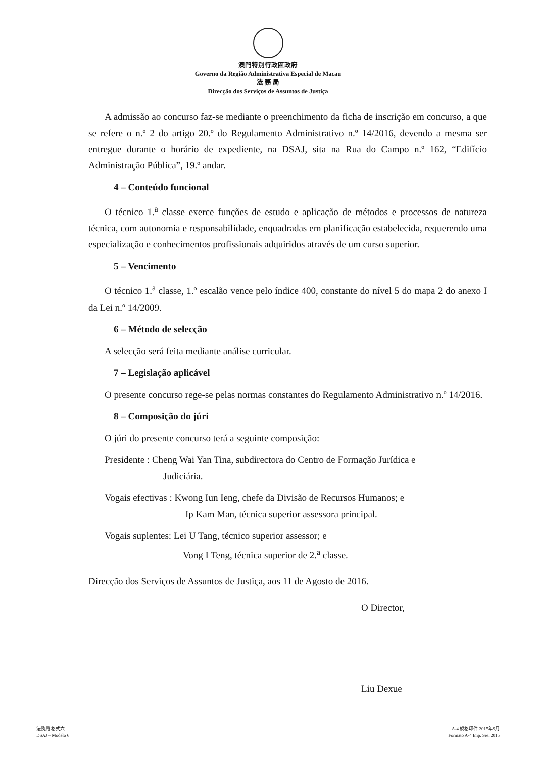澳門特別行政區政府
Governo da Região Administrativa Especial de Macau
法 務 局
Direcção dos Serviços de Assuntos de Justiça
A admissão ao concurso faz-se mediante o preenchimento da ficha de inscrição em concurso, a que se refere o n.º 2 do artigo 20.º do Regulamento Administrativo n.º 14/2016, devendo a mesma ser entregue durante o horário de expediente, na DSAJ, sita na Rua do Campo n.º 162, “Edifício Administração Pública”, 19.º andar.
4 – Conteúdo funcional
O técnico 1.<sup>a</sup> classe exerce funções de estudo e aplicação de métodos e processos de natureza técnica, com autonomia e responsabilidade, enquadradas em planificação estabelecida, requerendo uma especialização e conhecimentos profissionais adquiridos através de um curso superior.
5 – Vencimento
O técnico 1.<sup>a</sup> classe, 1.º escalão vence pelo índice 400, constante do nível 5 do mapa 2 do anexo I da Lei n.º 14/2009.
6 – Método de selecção
A selecção será feita mediante análise curricular.
7 – Legislação aplicável
O presente concurso rege-se pelas normas constantes do Regulamento Administrativo n.º 14/2016.
8 – Composição do júri
O júri do presente concurso terá a seguinte composição:
Presidente : Cheng Wai Yan Tina, subdirectora do Centro de Formação Jurídica e
Judiciária.
Vogais efectivas : Kwong Iun Ieng, chefe da Divisão de Recursos Humanos; e
Ip Kam Man, técnica superior assessora principal.
Vogais suplentes: Lei U Tang, técnico superior assessor; e
Vong I Teng, técnica superior de 2.<sup>a</sup> classe.
Direcção dos Serviços de Assuntos de Justiça, aos 11 de Agosto de 2016.
O Director,
Liu Dexue
法務局 格式六
DSAJ – Modelo 6
A-4 規格印件 2015年9月
Formato A-4 Imp. Set. 2015